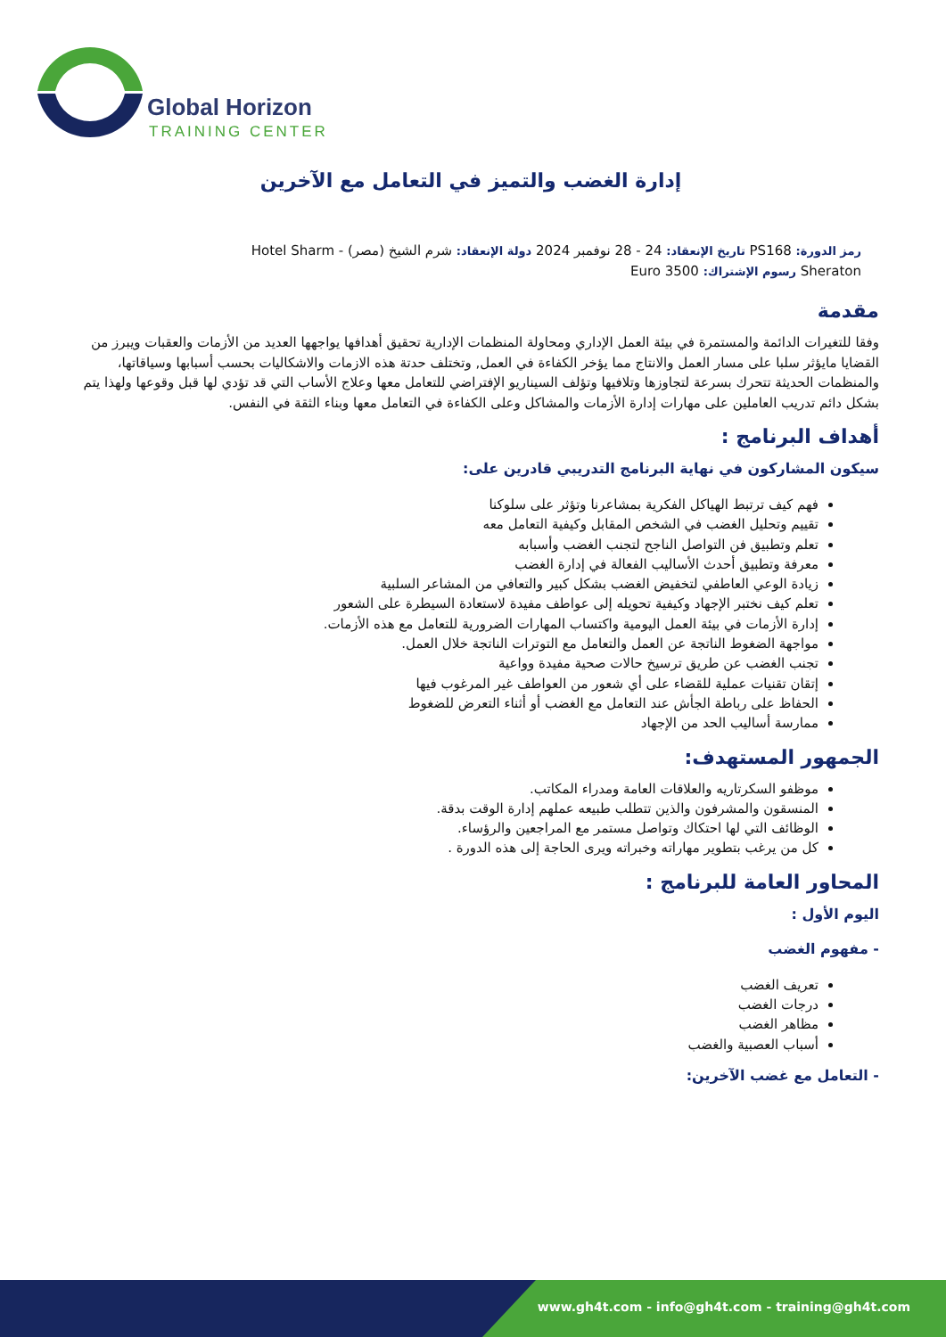Global Horizon
TRAINING CENTER
إدارة الغضب والتميز في التعامل مع الآخرين
رمز الدورة: PS168 تاريخ الإنعقاد: 24 - 28 نوفمبر 2024 دولة الإنعقاد: شرم الشيخ (مصر) - Hotel Sharm Sheraton رسوم الإشتراك: Euro 3500
مقدمة
وفقا للتغيرات الدائمة والمستمرة في بيئة العمل الإداري ومحاولة المنظمات الإدارية تحقيق أهدافها يواجهها العديد من الأزمات والعقبات ويبرز من القضايا مايؤثر سلبا على مسار العمل والانتاج مما يؤخر الكفاءة في العمل, وتختلف حدتة هذه الازمات والاشكاليات بحسب أسبابها وسياقاتها، والمنظمات الحديثة تتحرك بسرعة لتجاوزها وتلافيها وتؤلف السيناريو الإفتراضي للتعامل معها وعلاج الأساب التي قد تؤدي لها قبل وقوعها ولهذا يتم بشكل دائم تدريب العاملين على مهارات إدارة الأزمات والمشاكل وعلى الكفاءة في التعامل معها وبناء الثقة في النفس.
أهداف البرنامج :
سيكون المشاركون في نهاية البرنامج التدريبي قادرين على:
فهم كيف ترتبط الهياكل الفكرية بمشاعرنا وتؤثر على سلوكنا
تقييم وتحليل الغضب في الشخص المقابل وكيفية التعامل معه
تعلم وتطبيق فن التواصل الناجح لتجنب الغضب وأسبابه
معرفة وتطبيق أحدث الأساليب الفعالة في إدارة الغضب
زيادة الوعي العاطفي لتخفيض الغضب بشكل كبير والتعافي من المشاعر السلبية
تعلم كيف نختبر الإجهاد وكيفية تحويله إلى عواطف مفيدة لاستعادة السيطرة على الشعور
إدارة الأزمات في بيئة العمل اليومية واكتساب المهارات الضرورية للتعامل مع هذه الأزمات.
مواجهة الضغوط الناتجة عن العمل والتعامل مع التوترات الناتجة خلال العمل.
تجنب الغضب عن طريق ترسيخ حالات صحية مفيدة وواعية
إتقان تقنيات عملية للقضاء على أي شعور من العواطف غير المرغوب فيها
الحفاظ على رباطة الجأش عند التعامل مع الغضب أو أثناء التعرض للضغوط
ممارسة أساليب الحد من الإجهاد
الجمهور المستهدف:
موظفو السكرتاريه والعلاقات العامة ومدراء المكاتب.
المنسقون والمشرفون والذين تتطلب طبيعه عملهم إدارة الوقت بدقة.
الوظائف التي لها احتكاك وتواصل مستمر مع المراجعين والرؤساء.
كل من يرغب بتطوير مهاراته وخبراته ويرى الحاجة إلى هذه الدورة .
المحاور العامة للبرنامج :
اليوم الأول :
- مفهوم الغضب
تعريف الغضب
درجات الغضب
مظاهر الغضب
أسباب العصبية والغضب
- التعامل مع غضب الآخرين:
www.gh4t.com - info@gh4t.com - training@gh4t.com